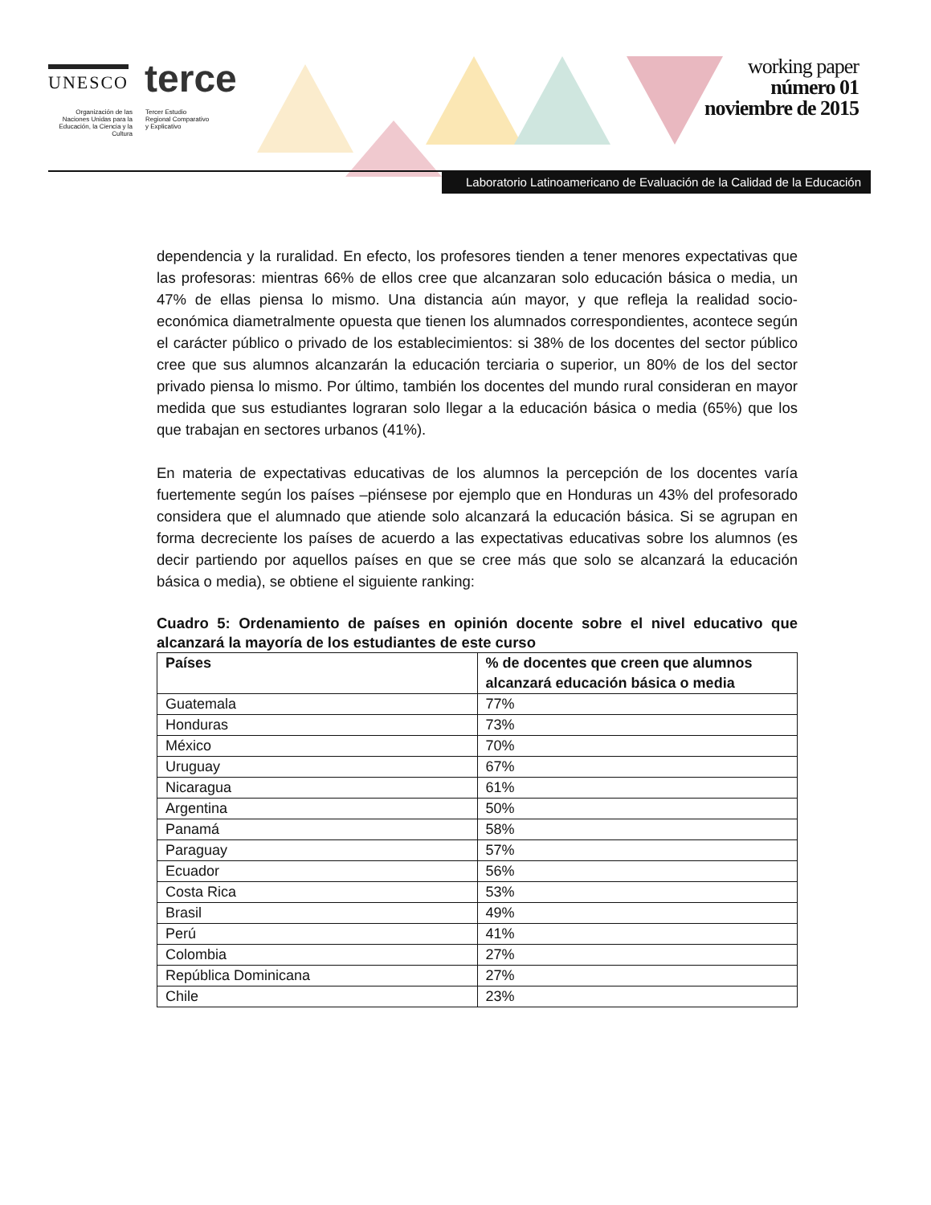UNESCO
terce
Organización de las Naciones Unidas para la Educación, la Ciencia y la Cultura
Tercer Estudio
Regional Comparativo
y Explicativo
working paper
número 01
noviembre de 2015
Laboratorio Latinoamericano de Evaluación de la Calidad de la Educación
dependencia y la ruralidad. En efecto, los profesores tienden a tener menores expectativas que las profesoras: mientras 66% de ellos cree que alcanzaran solo educación básica o media, un 47% de ellas piensa lo mismo. Una distancia aún mayor, y que refleja la realidad socio-económica diametralmente opuesta que tienen los alumnados correspondientes, acontece según el carácter público o privado de los establecimientos: si 38% de los docentes del sector público cree que sus alumnos alcanzarán la educación terciaria o superior, un 80% de los del sector privado piensa lo mismo. Por último, también los docentes del mundo rural consideran en mayor medida que sus estudiantes lograran solo llegar a la educación básica o media (65%) que los que trabajan en sectores urbanos (41%).
En materia de expectativas educativas de los alumnos la percepción de los docentes varía fuertemente según los países –piénsese por ejemplo que en Honduras un 43% del profesorado considera que el alumnado que atiende solo alcanzará la educación básica. Si se agrupan en forma decreciente los países de acuerdo a las expectativas educativas sobre los alumnos (es decir partiendo por aquellos países en que se cree más que solo se alcanzará la educación básica o media), se obtiene el siguiente ranking:
Cuadro 5: Ordenamiento de países en opinión docente sobre el nivel educativo que alcanzará la mayoría de los estudiantes de este curso
| Países | % de docentes que creen que alumnos alcanzará educación básica o media |
| --- | --- |
| Guatemala | 77% |
| Honduras | 73% |
| México | 70% |
| Uruguay | 67% |
| Nicaragua | 61% |
| Argentina | 50% |
| Panamá | 58% |
| Paraguay | 57% |
| Ecuador | 56% |
| Costa Rica | 53% |
| Brasil | 49% |
| Perú | 41% |
| Colombia | 27% |
| República Dominicana | 27% |
| Chile | 23% |